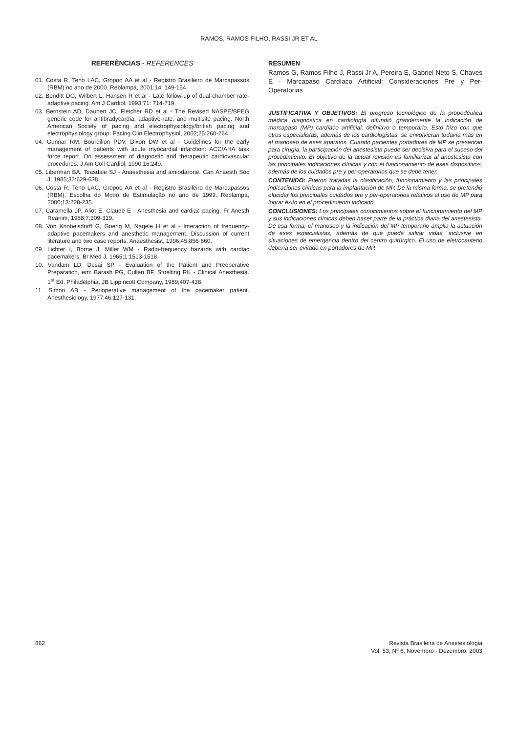RAMOS, RAMOS FILHO, RASSI JR ET AL
REFERÊNCIAS - REFERENCES
01. Costa R, Teno LAC, Gropoo AA et al - Registro Brasileiro de Marcapassos (RBM) no ano de 2000. Reblampa, 2001;14: 149-154.
02. Benditt DG, Wilbert L, Hansen R et al - Late follow-up of dual-chamber rate-adaptive pacing. Am J Cardiol, 1993;71: 714-719.
03. Bernstein AD, Daubert JC, Fletcher RD et al - The Revised NASPE/BPEG generic code for antibradycardia, adaptive-rate, and multisite pacing. North American Society of pacing and electrophysiology/british pacing and electrophysiology group. Pacing Clin Electrophysiol, 2002;25:260-264.
04. Gunnar RM, Bourdillon PDV, Dixon DW et al - Guidelines for the early management of patients with acute myocardial infarction: ACC/AHA task force report. On assessment of diagnostic and therapeutic cardiovascular procedures. J Am Coll Cardiol, 1990;16:249.
05. Liberman BA, Teasdale SJ - Anaesthesia and amiodarone. Can Anaesth Soc J, 1985;32:629-638.
06. Costa R, Teno LAC, Gropoo AA et al - Registro Brasileiro de Marcapassos (RBM). Escolha do Modo de Estimulação no ano de 1999. Reblampa, 2000;13:228-235.
07. Caramella JP, Aliot E, Claude E - Anesthesia and cardiac pacing. Fr Anesth Reanim, 1988;7:309-319.
08. Von Knobelsdorff G, Goerig M, Nagele H et al - Interaction of frequency-adaptive pacemakers and anesthetic management. Discussion of current literature and two case reports. Anaesthesist, 1996;45:856-860.
09. Lichter I, Borne J, Miller WM - Radio-frequency hazards with cardiac pacemakers. Br Med J, 1965;1:1513-1518.
10. Vandam LD, Desai SP - Evaluation of the Patient and Preoperative Preparation, em: Barash PG, Cullen BF, Stoelting RK - Clinical Anesthesia. 1<sup>st</sup> Ed, Philadelphia, JB Lippincott Company, 1989;407-438.
11. Simon AB - Perioperative management of the pacemaker patient. Anesthesiology, 1977;46:127-131.
RESUMEN
Ramos G, Ramos Filho J, Rassi Jr A, Pereira E, Gabriel Neto S, Chaves E - Marcapaso Cardíaco Artificial: Consideraciones Pre y Per-Operatorias
JUSTIFICATIVA Y OBJETIVOS: El progreso tecnológico de la propedéutica médica diagnóstica en cardiología difundió grandemente la indicación de marcapaso (MP) cardíaco artificial, definitivo o temporario. Esto hizo con que otros especialistas, además de los cardiologistas, se envolvieran todavía más en el manoseo de eses aparatos. Cuando pacientes portadores de MP se presentan para cirugía, la participación del anestesista puede ser decisiva para el suceso del procedimiento. El objetivo de la actual revisión es familiarizar al anestesista con las principales indicaciones clínicas y con el funcionamiento de eses dispositivos, además de los cuidados pre y per-operatorios que se debe tener.
CONTENIDO: Fueron tratadas la clasificación, funcionamiento y las principales indicaciones clínicas para la implantación de MP. De la misma forma, se pretendió elucidar los principales cuidados pre y per-operatorios relativos al uso de MP para lograr éxito en el procedimiento indicado.
CONCLUSIONES: Los principales conocimientos sobre el funcionamiento del MP y sus indicaciones clínicas deben hacer parte de la práctica diaria del anestesista. De esa forma, el manoseo y la indicación del MP temporario amplia la actuación de eses especialistas, además de que puede salvar vidas, inclusive en situaciones de emergencia dentro del centro quirúrgico. El uso de eletrocauterio debería ser evitado en portadores de MP.
862 Revista Brasileira de Anestesiologia
Vol. 53, Nº 6, Novembro - Dezembro, 2003